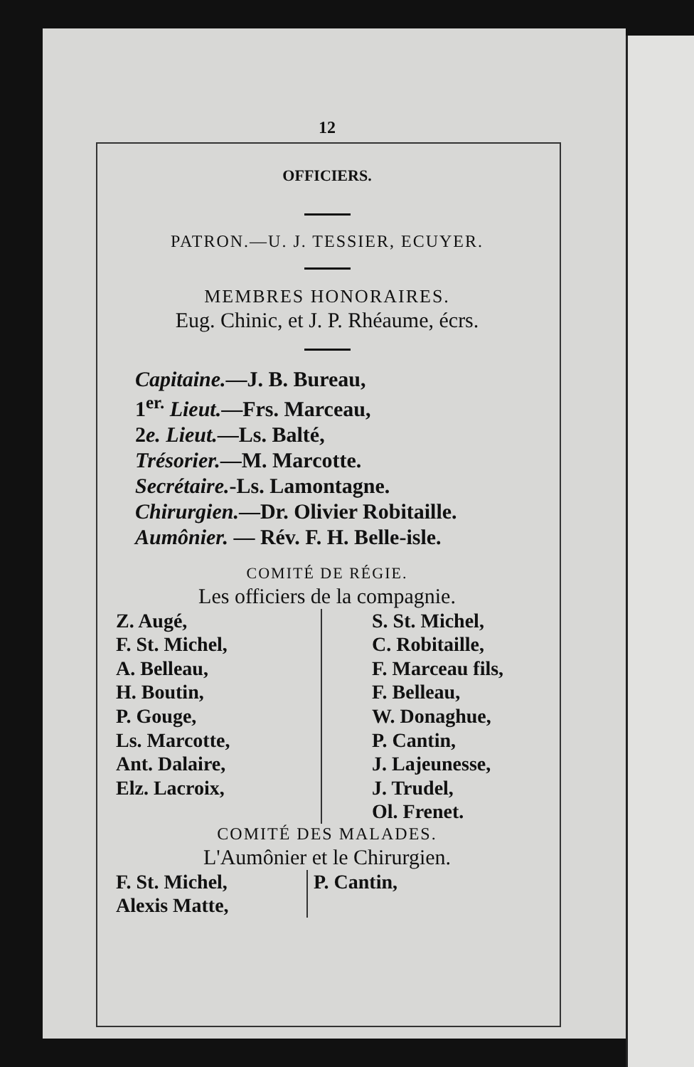12
OFFICIERS.
PATRON.—U. J. TESSIER, ECUYER.
MEMBRES HONORAIRES.
Eug. Chinic, et J. P. Rhéaume, écrs.
Capitaine.—J. B. Bureau,
1<sup>er.</sup> Lieut.—Frs. Marceau,
2e. Lieut.—Ls. Balté,
Trésorier.—M. Marcotte.
Secrétaire.-Ls. Lamontagne.
Chirurgien.—Dr. Olivier Robitaille.
Aumônier. — Rév. F. H. Belle-isle.
COMITÉ DE RÉGIE.
Les officiers de la compagnie.
| Z. Augé, F. St. Michel, A. Belleau, H. Boutin, P. Gouge, Ls. Marcotte, Ant. Dalaire, Elz. Lacroix, | S. St. Michel, C. Robitaille, F. Marceau fils, F. Belleau, W. Donaghue, P. Cantin, J. Lajeunesse, J. Trudel, Ol. Frenet. |
COMITÉ DES MALADES.
L'Aumônier et le Chirurgien.
| F. St. Michel, Alexis Matte, | P. Cantin, |